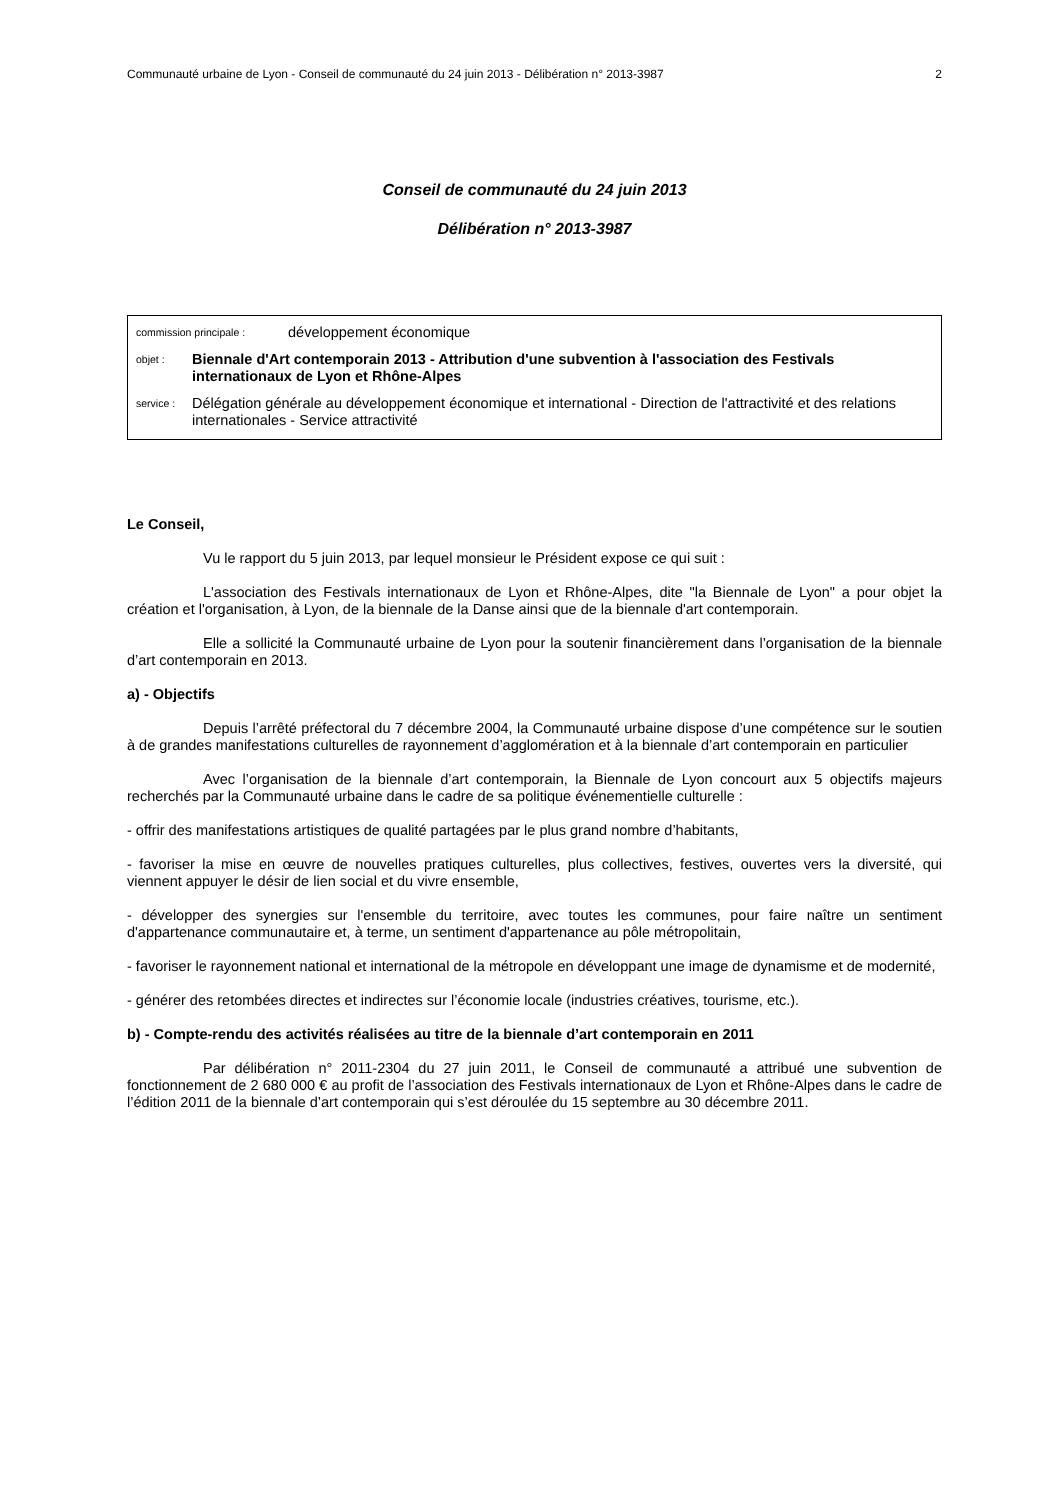Communauté urbaine de Lyon - Conseil de communauté du 24 juin 2013 - Délibération n° 2013-3987 2
Conseil de communauté du 24 juin 2013
Délibération n° 2013-3987
commission principale : développement économique
objet : Biennale d'Art contemporain 2013 - Attribution d'une subvention à l'association des Festivals internationaux de Lyon et Rhône-Alpes
service : Délégation générale au développement économique et international - Direction de l'attractivité et des relations internationales - Service attractivité
Le Conseil,
Vu le rapport du 5 juin 2013, par lequel monsieur le Président expose ce qui suit :
L'association des Festivals internationaux de Lyon et Rhône-Alpes, dite "la Biennale de Lyon" a pour objet la création et l'organisation, à Lyon, de la biennale de la Danse ainsi que de la biennale d'art contemporain.
Elle a sollicité la Communauté urbaine de Lyon pour la soutenir financièrement dans l’organisation de la biennale d’art contemporain en 2013.
a) - Objectifs
Depuis l’arrêté préfectoral du 7 décembre 2004, la Communauté urbaine dispose d’une compétence sur le soutien à de grandes manifestations culturelles de rayonnement d’agglomération et à la biennale d’art contemporain en particulier
Avec l’organisation de la biennale d’art contemporain, la Biennale de Lyon concourt aux 5 objectifs majeurs recherchés par la Communauté urbaine dans le cadre de sa politique événementielle culturelle :
- offrir des manifestations artistiques de qualité partagées par le plus grand nombre d’habitants,
- favoriser la mise en œuvre de nouvelles pratiques culturelles, plus collectives, festives, ouvertes vers la diversité, qui viennent appuyer le désir de lien social et du vivre ensemble,
- développer des synergies sur l'ensemble du territoire, avec toutes les communes, pour faire naître un sentiment d'appartenance communautaire et, à terme, un sentiment d'appartenance au pôle métropolitain,
- favoriser le rayonnement national et international de la métropole en développant une image de dynamisme et de modernité,
- générer des retombées directes et indirectes sur l’économie locale (industries créatives, tourisme, etc.).
b) - Compte-rendu des activités réalisées au titre de la biennale d’art contemporain en 2011
Par délibération n° 2011-2304 du 27 juin 2011, le Conseil de communauté a attribué une subvention de fonctionnement de 2 680 000 € au profit de l’association des Festivals internationaux de Lyon et Rhône-Alpes dans le cadre de l’édition 2011 de la biennale d’art contemporain qui s’est déroulée du 15 septembre au 30 décembre 2011.